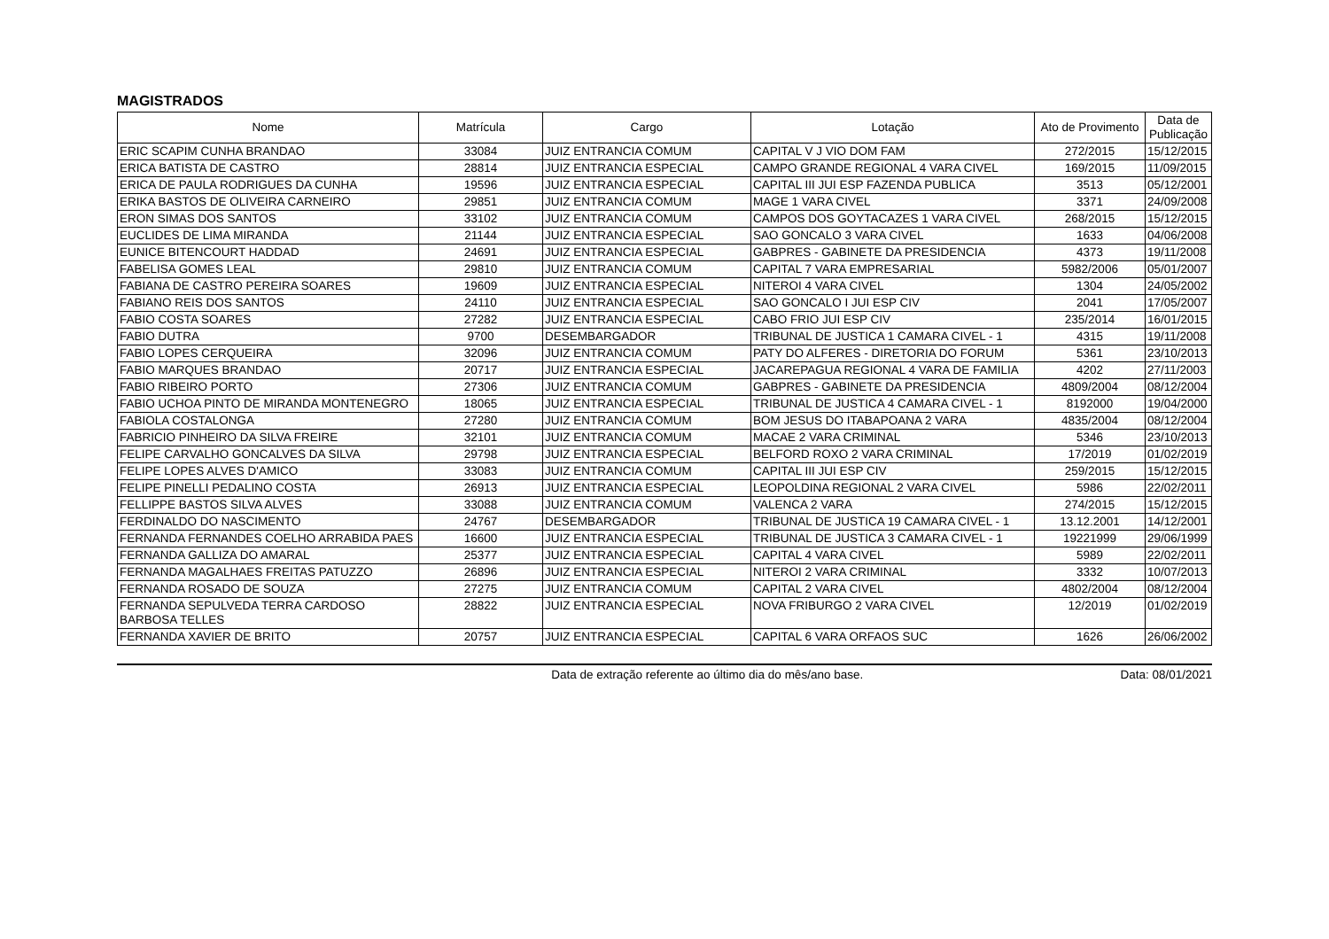MAGISTRADOS
| Nome | Matrícula | Cargo | Lotação | Ato de Provimento | Data de Publicação |
| --- | --- | --- | --- | --- | --- |
| ERIC SCAPIM CUNHA BRANDAO | 33084 | JUIZ ENTRANCIA COMUM | CAPITAL V J VIO DOM FAM | 272/2015 | 15/12/2015 |
| ERICA BATISTA DE CASTRO | 28814 | JUIZ ENTRANCIA ESPECIAL | CAMPO GRANDE REGIONAL 4 VARA CIVEL | 169/2015 | 11/09/2015 |
| ERICA DE PAULA RODRIGUES DA CUNHA | 19596 | JUIZ ENTRANCIA ESPECIAL | CAPITAL III JUI ESP FAZENDA PUBLICA | 3513 | 05/12/2001 |
| ERIKA BASTOS DE OLIVEIRA CARNEIRO | 29851 | JUIZ ENTRANCIA COMUM | MAGE 1 VARA CIVEL | 3371 | 24/09/2008 |
| ERON SIMAS DOS SANTOS | 33102 | JUIZ ENTRANCIA COMUM | CAMPOS DOS GOYTACAZES 1 VARA CIVEL | 268/2015 | 15/12/2015 |
| EUCLIDES DE LIMA MIRANDA | 21144 | JUIZ ENTRANCIA ESPECIAL | SAO GONCALO 3 VARA CIVEL | 1633 | 04/06/2008 |
| EUNICE BITENCOURT HADDAD | 24691 | JUIZ ENTRANCIA ESPECIAL | GABPRES - GABINETE DA PRESIDENCIA | 4373 | 19/11/2008 |
| FABELISA GOMES LEAL | 29810 | JUIZ ENTRANCIA COMUM | CAPITAL 7 VARA EMPRESARIAL | 5982/2006 | 05/01/2007 |
| FABIANA DE CASTRO PEREIRA SOARES | 19609 | JUIZ ENTRANCIA ESPECIAL | NITEROI 4 VARA CIVEL | 1304 | 24/05/2002 |
| FABIANO REIS DOS SANTOS | 24110 | JUIZ ENTRANCIA ESPECIAL | SAO GONCALO I JUI ESP CIV | 2041 | 17/05/2007 |
| FABIO COSTA SOARES | 27282 | JUIZ ENTRANCIA ESPECIAL | CABO FRIO JUI ESP CIV | 235/2014 | 16/01/2015 |
| FABIO DUTRA | 9700 | DESEMBARGADOR | TRIBUNAL DE JUSTICA 1 CAMARA CIVEL - 1 | 4315 | 19/11/2008 |
| FABIO LOPES CERQUEIRA | 32096 | JUIZ ENTRANCIA COMUM | PATY DO ALFERES - DIRETORIA DO FORUM | 5361 | 23/10/2013 |
| FABIO MARQUES BRANDAO | 20717 | JUIZ ENTRANCIA ESPECIAL | JACAREPAGUA REGIONAL 4 VARA DE FAMILIA | 4202 | 27/11/2003 |
| FABIO RIBEIRO PORTO | 27306 | JUIZ ENTRANCIA COMUM | GABPRES - GABINETE DA PRESIDENCIA | 4809/2004 | 08/12/2004 |
| FABIO UCHOA PINTO DE MIRANDA MONTENEGRO | 18065 | JUIZ ENTRANCIA ESPECIAL | TRIBUNAL DE JUSTICA 4 CAMARA CIVEL - 1 | 8192000 | 19/04/2000 |
| FABIOLA COSTALONGA | 27280 | JUIZ ENTRANCIA COMUM | BOM JESUS DO ITABAPOANA 2 VARA | 4835/2004 | 08/12/2004 |
| FABRICIO PINHEIRO DA SILVA FREIRE | 32101 | JUIZ ENTRANCIA COMUM | MACAE 2 VARA CRIMINAL | 5346 | 23/10/2013 |
| FELIPE CARVALHO GONCALVES DA SILVA | 29798 | JUIZ ENTRANCIA ESPECIAL | BELFORD ROXO 2 VARA CRIMINAL | 17/2019 | 01/02/2019 |
| FELIPE LOPES ALVES D'AMICO | 33083 | JUIZ ENTRANCIA COMUM | CAPITAL III JUI ESP CIV | 259/2015 | 15/12/2015 |
| FELIPE PINELLI PEDALINO COSTA | 26913 | JUIZ ENTRANCIA ESPECIAL | LEOPOLDINA REGIONAL 2 VARA CIVEL | 5986 | 22/02/2011 |
| FELLIPPE BASTOS SILVA ALVES | 33088 | JUIZ ENTRANCIA COMUM | VALENCA 2 VARA | 274/2015 | 15/12/2015 |
| FERDINALDO DO NASCIMENTO | 24767 | DESEMBARGADOR | TRIBUNAL DE JUSTICA 19 CAMARA CIVEL - 1 | 13.12.2001 | 14/12/2001 |
| FERNANDA FERNANDES COELHO ARRABIDA PAES | 16600 | JUIZ ENTRANCIA ESPECIAL | TRIBUNAL DE JUSTICA 3 CAMARA CIVEL - 1 | 19221999 | 29/06/1999 |
| FERNANDA GALLIZA DO AMARAL | 25377 | JUIZ ENTRANCIA ESPECIAL | CAPITAL 4 VARA CIVEL | 5989 | 22/02/2011 |
| FERNANDA MAGALHAES FREITAS PATUZZO | 26896 | JUIZ ENTRANCIA ESPECIAL | NITEROI 2 VARA CRIMINAL | 3332 | 10/07/2013 |
| FERNANDA ROSADO DE SOUZA | 27275 | JUIZ ENTRANCIA COMUM | CAPITAL 2 VARA CIVEL | 4802/2004 | 08/12/2004 |
| FERNANDA SEPULVEDA TERRA CARDOSO BARBOSA TELLES | 28822 | JUIZ ENTRANCIA ESPECIAL | NOVA FRIBURGO 2 VARA CIVEL | 12/2019 | 01/02/2019 |
| FERNANDA XAVIER DE BRITO | 20757 | JUIZ ENTRANCIA ESPECIAL | CAPITAL 6 VARA ORFAOS SUC | 1626 | 26/06/2002 |
Data de extração referente ao último dia do mês/ano base. Data: 08/01/2021